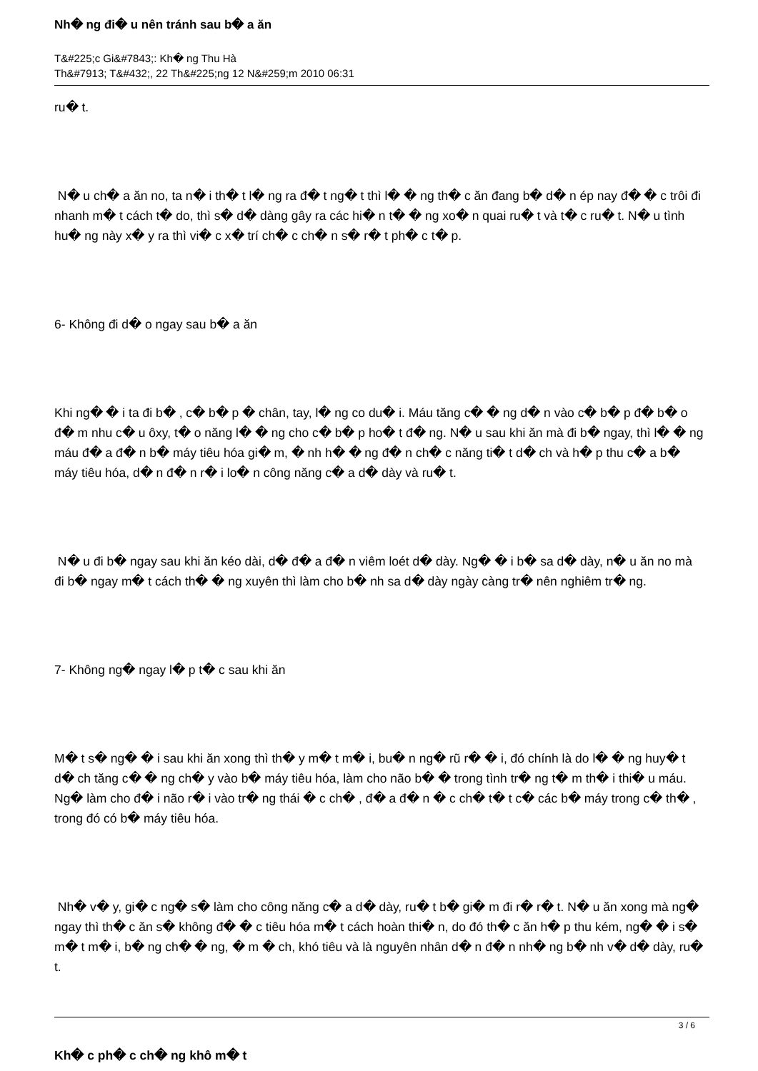Nh� ng đi� u nên tránh sau b� a ăn
T&#225;c Gi&#7843;: Kh� ng Thu Hà
Th&#7913; T&#432;, 22 Th&#225;ng 12 N&#259;m 2010 06:31
ru� t.
N� u ch� a ăn no, ta n� i th� t l� ng ra đ� t ng� t thì l� � ng th� c ăn đang b� d� n ép nay đ� � c trôi đi nhanh m� t cách t� do, thì s� d� dàng gây ra các hi� n t� � ng xo� n quai ru� t và t� c ru� t. N� u tình hu� ng này x� y ra thì vi� c x� trí ch� c ch� n s� r� t ph� c t� p.
6- Không đi d� o ngay sau b� a ăn
Khi ng� � i ta đi b� , c� b� p � chân, tay, l� ng co du� i. Máu tăng c� � ng d� n vào c� b� p đ� b� o đ� m nhu c� u ôxy, t� o năng l� � ng cho c� b� p ho� t đ� ng. N� u sau khi ăn mà đi b� ngay, thì l� � ng máu đ� a đ� n b� máy tiêu hóa gi� m, � nh h� � ng đ� n ch� c năng ti� t d� ch và h� p thu c� a b� máy tiêu hóa, d� n đ� n r� i lo� n công năng c� a d� dày và ru� t.
N� u đi b� ngay sau khi ăn kéo dài, d� đ� a đ� n viêm loét d� dày. Ng� � i b� sa d� dày, n� u ăn no mà đi b� ngay m� t cách th� � ng xuyên thì làm cho b� nh sa d� dày ngày càng tr� nên nghiêm tr� ng.
7- Không ng� ngay l� p t� c sau khi ăn
M� t s� ng� � i sau khi ăn xong thì th� y m� t m� i, bu� n ng� rũ r� � i, đó chính là do l� � ng huy� t d� ch tăng c� � ng ch� y vào b� máy tiêu hóa, làm cho não b� � trong tình tr� ng t� m th� i thi� u máu. Ng� làm cho đ� i não r� i vào tr� ng thái � c ch� , đ� a đ� n � c ch� t� t c� các b� máy trong c� th� , trong đó có b� máy tiêu hóa.
Nh� v� y, gi� c ng� s� làm cho công năng c� a d� dày, ru� t b� gi� m đi r� r� t. N� u ăn xong mà ng� ngay thì th� c ăn s� không đ� � c tiêu hóa m� t cách hoàn thi� n, do đó th� c ăn h� p thu kém, ng� � i s� m� t m� i, b� ng ch� � ng, � m � ch, khó tiêu và là nguyên nhân d� n đ� n nh� ng b� nh v� d� dày, ru� t.
Kh� c ph� c ch� ng khô m� t
3 / 6